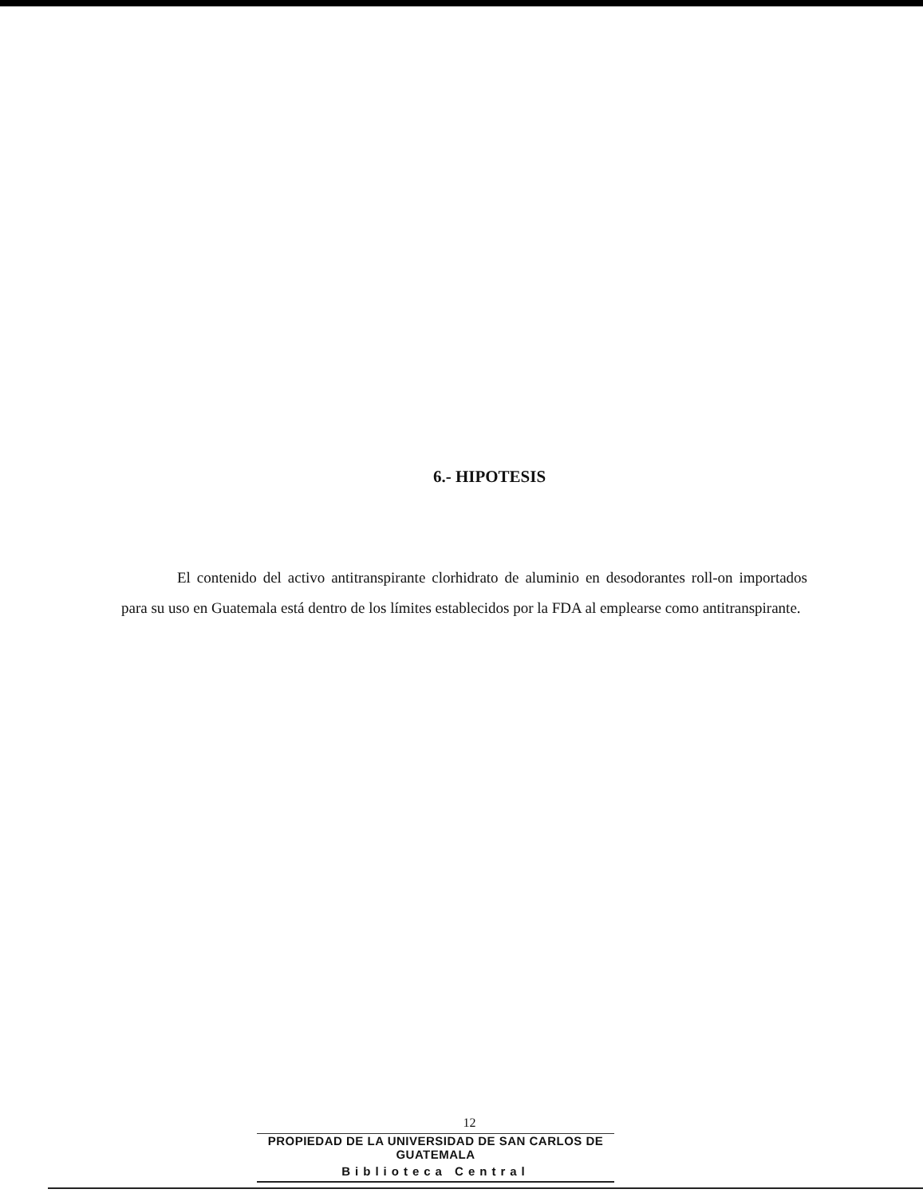6.- HIPOTESIS
El contenido del activo antitranspirante clorhidrato de aluminio en desodorantes roll-on importados para su uso en Guatemala está dentro de los límites establecidos por la FDA al emplearse como antitranspirante.
12
PROPIEDAD DE LA UNIVERSIDAD DE SAN CARLOS DE GUATEMALA
Biblioteca Central